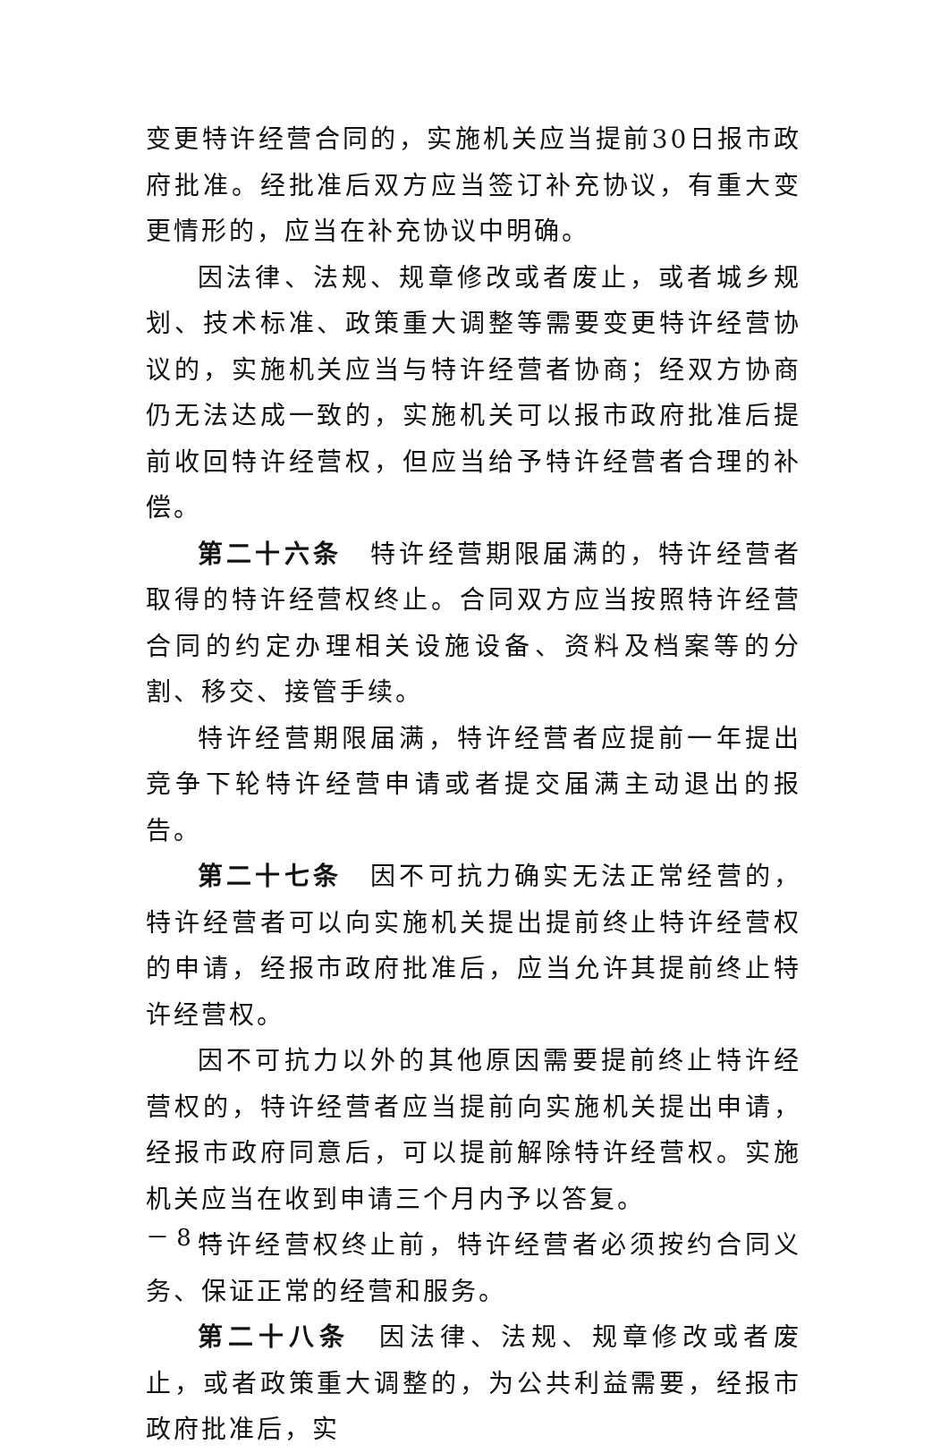变更特许经营合同的，实施机关应当提前30日报市政府批准。经批准后双方应当签订补充协议，有重大变更情形的，应当在补充协议中明确。
因法律、法规、规章修改或者废止，或者城乡规划、技术标准、政策重大调整等需要变更特许经营协议的，实施机关应当与特许经营者协商；经双方协商仍无法达成一致的，实施机关可以报市政府批准后提前收回特许经营权，但应当给予特许经营者合理的补偿。
第二十六条　特许经营期限届满的，特许经营者取得的特许经营权终止。合同双方应当按照特许经营合同的约定办理相关设施设备、资料及档案等的分割、移交、接管手续。
特许经营期限届满，特许经营者应提前一年提出竞争下轮特许经营申请或者提交届满主动退出的报告。
第二十七条　因不可抗力确实无法正常经营的，特许经营者可以向实施机关提出提前终止特许经营权的申请，经报市政府批准后，应当允许其提前终止特许经营权。
因不可抗力以外的其他原因需要提前终止特许经营权的，特许经营者应当提前向实施机关提出申请，经报市政府同意后，可以提前解除特许经营权。实施机关应当在收到申请三个月内予以答复。
特许经营权终止前，特许经营者必须按约合同义务、保证正常的经营和服务。
第二十八条　因法律、法规、规章修改或者废止，或者政策重大调整的，为公共利益需要，经报市政府批准后，实
－ 8 －